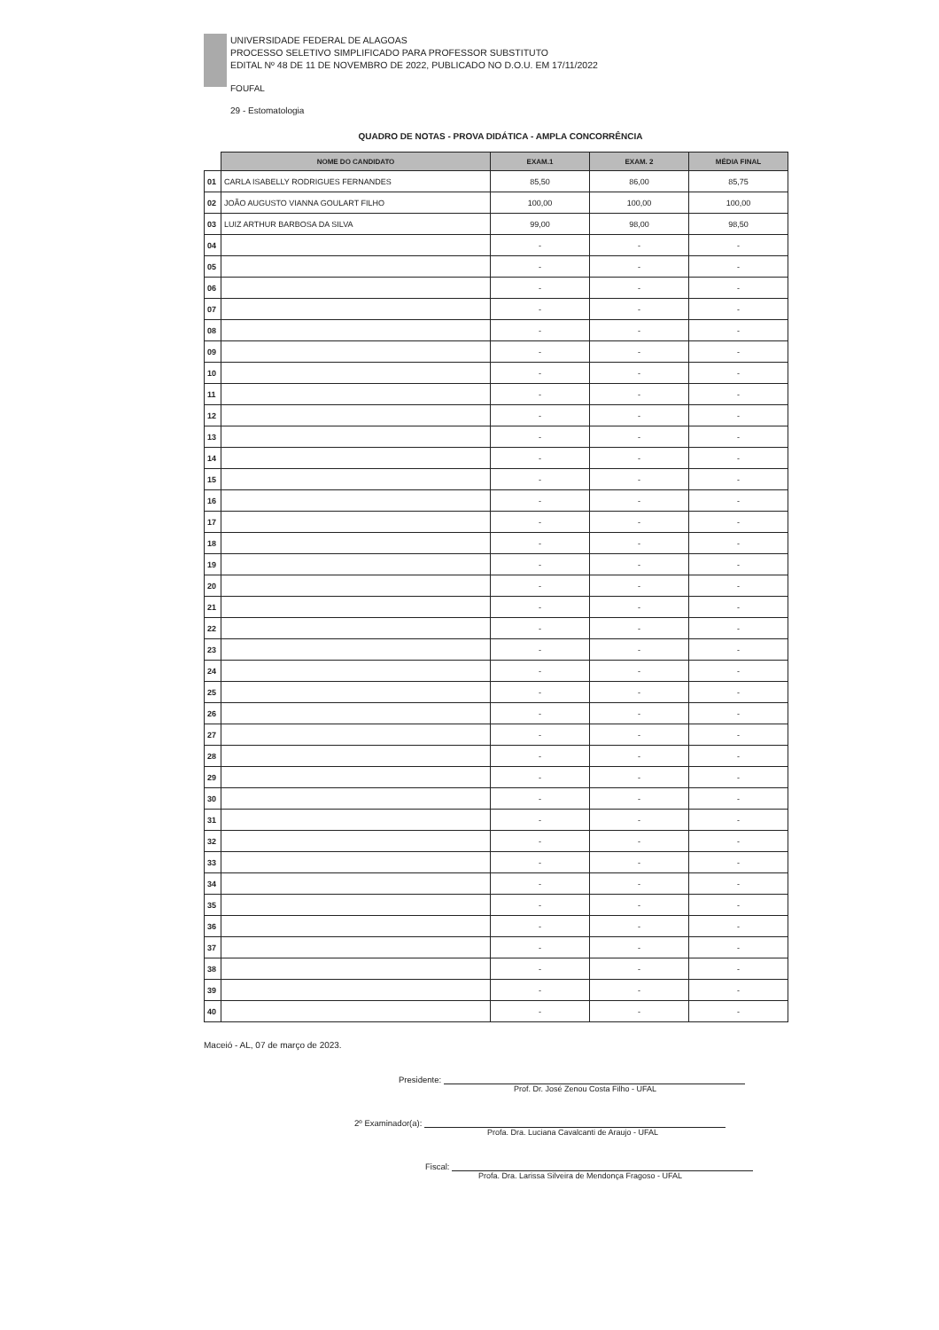UNIVERSIDADE FEDERAL DE ALAGOAS
PROCESSO SELETIVO SIMPLIFICADO PARA PROFESSOR SUBSTITUTO
EDITAL Nº 48 DE 11 DE NOVEMBRO DE 2022, PUBLICADO NO D.O.U. EM 17/11/2022
FOUFAL
29 - Estomatologia
QUADRO DE NOTAS - PROVA DIDÁTICA - AMPLA CONCORRÊNCIA
| | NOME DO CANDIDATO | EXAM.1 | EXAM. 2 | MÉDIA FINAL |
| --- | --- | --- | --- | --- |
| 01 | CARLA ISABELLY RODRIGUES FERNANDES | 85,50 | 86,00 | 85,75 |
| 02 | JOÃO AUGUSTO VIANNA GOULART FILHO | 100,00 | 100,00 | 100,00 |
| 03 | LUIZ ARTHUR BARBOSA DA SILVA | 99,00 | 98,00 | 98,50 |
| 04 | | - | - | - |
| 05 | | - | - | - |
| 06 | | - | - | - |
| 07 | | - | - | - |
| 08 | | - | - | - |
| 09 | | - | - | - |
| 10 | | - | - | - |
| 11 | | - | - | - |
| 12 | | - | - | - |
| 13 | | - | - | - |
| 14 | | - | - | - |
| 15 | | - | - | - |
| 16 | | - | - | - |
| 17 | | - | - | - |
| 18 | | - | - | - |
| 19 | | - | - | - |
| 20 | | - | - | - |
| 21 | | - | - | - |
| 22 | | - | - | - |
| 23 | | - | - | - |
| 24 | | - | - | - |
| 25 | | - | - | - |
| 26 | | - | - | - |
| 27 | | - | - | - |
| 28 | | - | - | - |
| 29 | | - | - | - |
| 30 | | - | - | - |
| 31 | | - | - | - |
| 32 | | - | - | - |
| 33 | | - | - | - |
| 34 | | - | - | - |
| 35 | | - | - | - |
| 36 | | - | - | - |
| 37 | | - | - | - |
| 38 | | - | - | - |
| 39 | | - | - | - |
| 40 | | - | - | - |
Maceió - AL, 07 de março de 2023.
Presidente:
Prof. Dr. José Zenou Costa Filho - UFAL
2º Examinador(a):
Profa. Dra. Luciana Cavalcanti de Araujo - UFAL
Fiscal:
Profa. Dra. Larissa Silveira de Mendonça Fragoso - UFAL